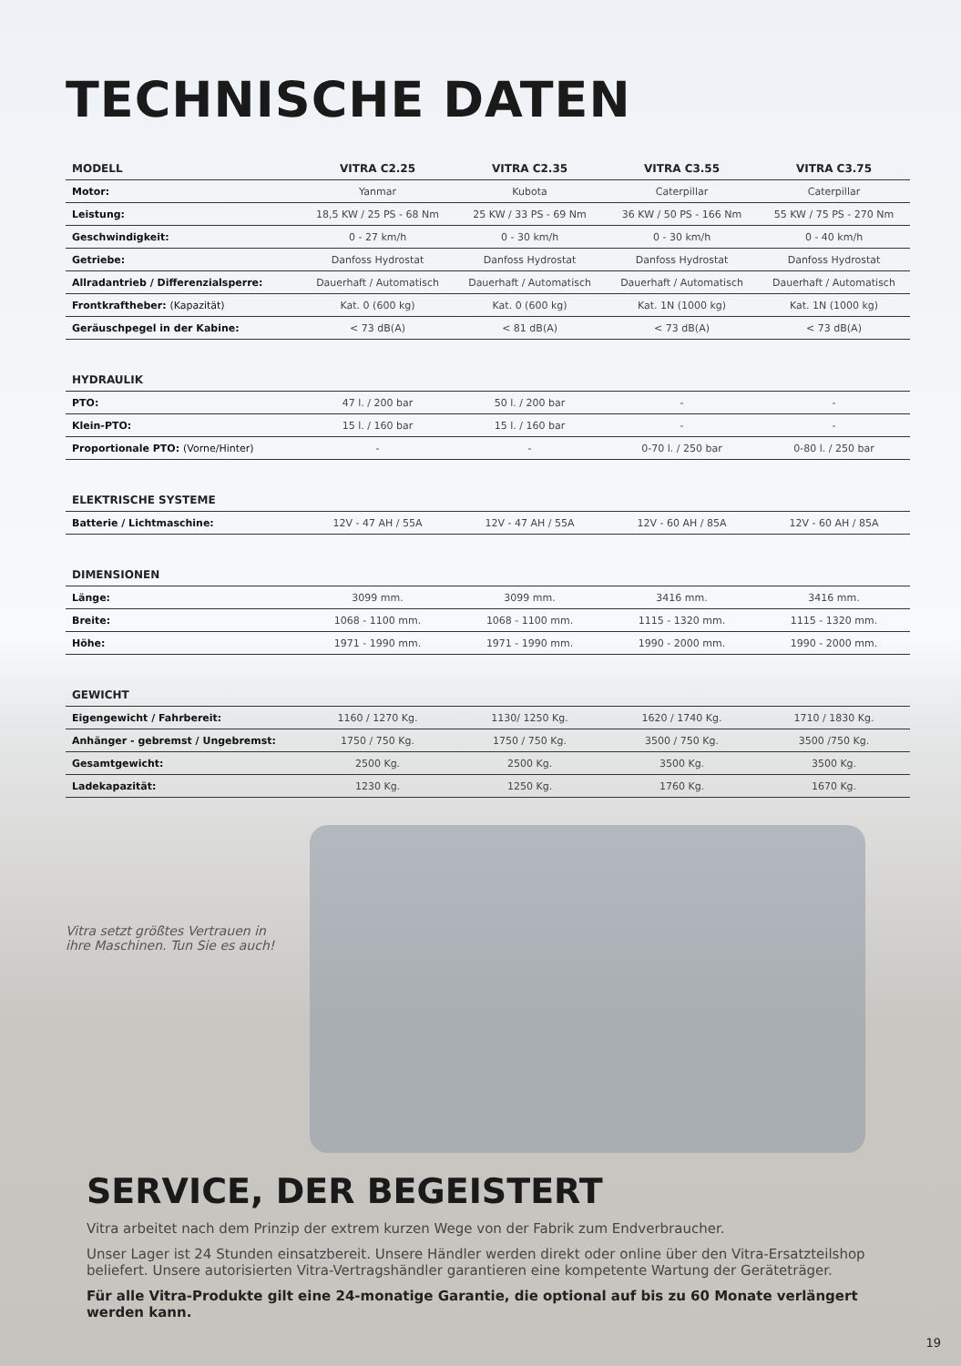TECHNISCHE DATEN
| MODELL | VITRA C2.25 | VITRA C2.35 | VITRA C3.55 | VITRA C3.75 |
| --- | --- | --- | --- | --- |
| Motor: | Yanmar | Kubota | Caterpillar | Caterpillar |
| Leistung: | 18,5 KW / 25 PS - 68 Nm | 25 KW / 33 PS - 69 Nm | 36 KW / 50 PS - 166 Nm | 55 KW / 75 PS - 270 Nm |
| Geschwindigkeit: | 0 - 27 km/h | 0 - 30 km/h | 0 - 30 km/h | 0 - 40 km/h |
| Getriebe: | Danfoss Hydrostat | Danfoss Hydrostat | Danfoss Hydrostat | Danfoss Hydrostat |
| Allradantrieb / Differenzialsperre: | Dauerhaft / Automatisch | Dauerhaft / Automatisch | Dauerhaft / Automatisch | Dauerhaft / Automatisch |
| Frontkraftheber: (Kapazität) | Kat. 0 (600 kg) | Kat. 0 (600 kg) | Kat. 1N (1000 kg) | Kat. 1N (1000 kg) |
| Geräuschpegel in der Kabine: | < 73 dB(A) | < 81 dB(A) | < 73 dB(A) | < 73 dB(A) |
| HYDRAULIK | | | | |
| PTO: | 47 l. / 200 bar | 50 l. / 200 bar | - | - |
| Klein-PTO: | 15 l. / 160 bar | 15 l. / 160 bar | - | - |
| Proportionale PTO: (Vorne/Hinter) | - | - | 0-70 l. / 250 bar | 0-80 l. / 250 bar |
| ELEKTRISCHE SYSTEME | | | | |
| Batterie / Lichtmaschine: | 12V - 47 AH / 55A | 12V - 47 AH / 55A | 12V - 60 AH / 85A | 12V - 60 AH / 85A |
| DIMENSIONEN | | | | |
| Länge: | 3099 mm. | 3099 mm. | 3416 mm. | 3416 mm. |
| Breite: | 1068 - 1100 mm. | 1068 - 1100 mm. | 1115 - 1320 mm. | 1115 - 1320 mm. |
| Höhe: | 1971 - 1990 mm. | 1971 - 1990 mm. | 1990 - 2000 mm. | 1990 - 2000 mm. |
| GEWICHT | | | | |
| Eigengewicht / Fahrbereit: | 1160 / 1270 Kg. | 1130/ 1250 Kg. | 1620 / 1740 Kg. | 1710 / 1830 Kg. |
| Anhänger - gebremst / Ungebremst: | 1750 / 750 Kg. | 1750 / 750 Kg. | 3500 / 750 Kg. | 3500 /750 Kg. |
| Gesamtgewicht: | 2500 Kg. | 2500 Kg. | 3500 Kg. | 3500 Kg. |
| Ladekapazität: | 1230 Kg. | 1250 Kg. | 1760 Kg. | 1670 Kg. |
Vitra setzt größtes Vertrauen in ihre Maschinen. Tun Sie es auch!
SERVICE, DER BEGEISTERT
Vitra arbeitet nach dem Prinzip der extrem kurzen Wege von der Fabrik zum Endverbraucher.
Unser Lager ist 24 Stunden einsatzbereit. Unsere Händler werden direkt oder online über den Vitra-Ersatzteilshop beliefert. Unsere autorisierten Vitra-Vertragshändler garantieren eine kompetente Wartung der Geräteträger.
Für alle Vitra-Produkte gilt eine 24-monatige Garantie, die optional auf bis zu 60 Monate verlängert werden kann.
19